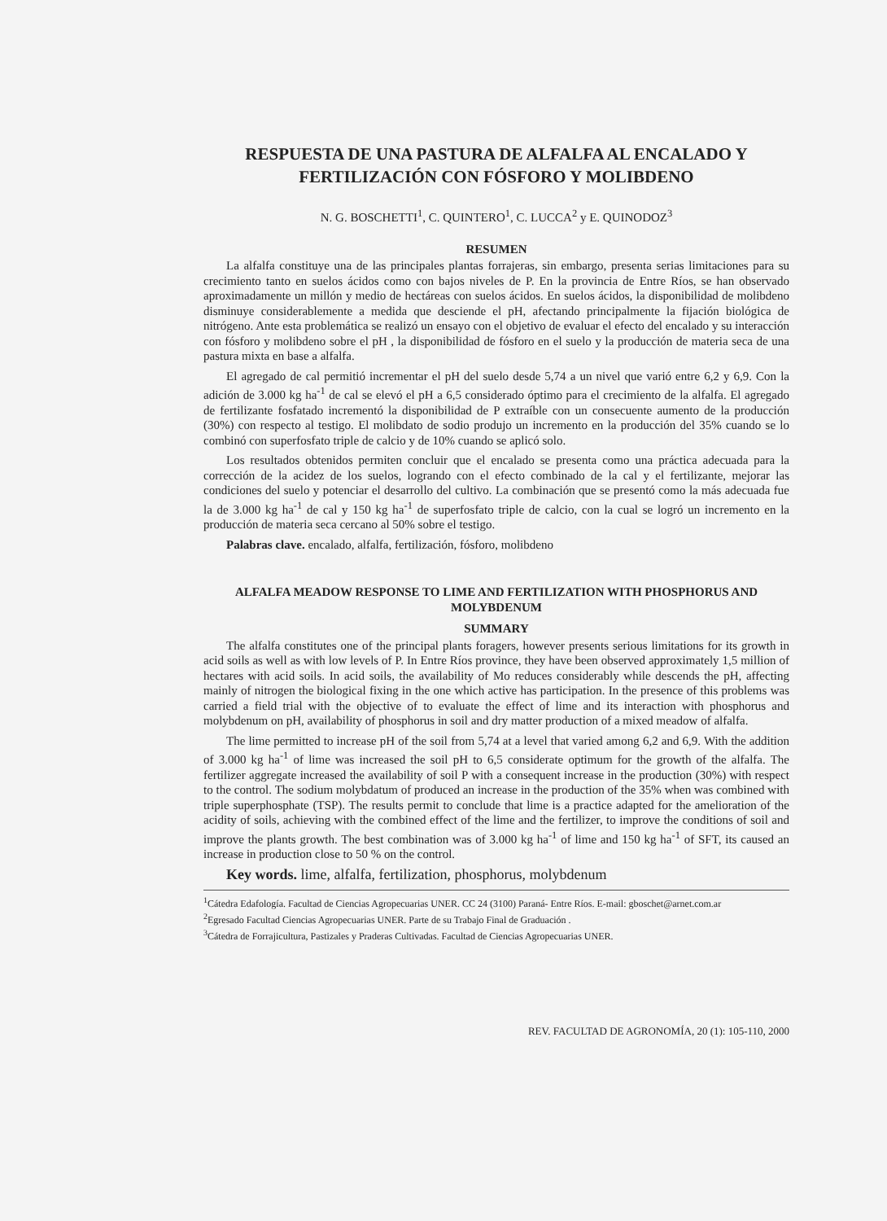RESPUESTA DE UNA PASTURA DE ALFALFA AL ENCALADO Y FERTILIZACIÓN CON FÓSFORO Y MOLIBDENO
N. G. BOSCHETTI<sup>1</sup>, C. QUINTERO<sup>1</sup>, C. LUCCA<sup>2</sup> y E. QUINODOZ<sup>3</sup>
RESUMEN
La alfalfa constituye una de las principales plantas forrajeras, sin embargo, presenta serias limitaciones para su crecimiento tanto en suelos ácidos como con bajos niveles de P. En la provincia de Entre Ríos, se han observado aproximadamente un millón y medio de hectáreas con suelos ácidos. En suelos ácidos, la disponibilidad de molibdeno disminuye considerablemente a medida que desciende el pH, afectando principalmente la fijación biológica de nitrógeno. Ante esta problemática se realizó un ensayo con el objetivo de evaluar el efecto del encalado y su interacción con fósforo y molibdeno sobre el pH , la disponibilidad de fósforo en el suelo y la producción de materia seca de una pastura mixta en base a alfalfa.
El agregado de cal permitió incrementar el pH del suelo desde 5,74 a un nivel que varió entre 6,2 y 6,9. Con la adición de 3.000 kg ha<sup>-1</sup> de cal se elevó el pH a 6,5 considerado óptimo para el crecimiento de la alfalfa. El agregado de fertilizante fosfatado incrementó la disponibilidad de P extraíble con un consecuente aumento de la producción (30%) con respecto al testigo. El molibdato de sodio produjo un incremento en la producción del 35% cuando se lo combinó con superfosfato triple de calcio y de 10% cuando se aplicó solo.
Los resultados obtenidos permiten concluir que el encalado se presenta como una práctica adecuada para la corrección de la acidez de los suelos, logrando con el efecto combinado de la cal y el fertilizante, mejorar las condiciones del suelo y potenciar el desarrollo del cultivo. La combinación que se presentó como la más adecuada fue la de 3.000 kg ha<sup>-1</sup> de cal y 150 kg ha<sup>-1</sup> de superfosfato triple de calcio, con la cual se logró un incremento en la producción de materia seca cercano al 50% sobre el testigo.
Palabras clave. encalado, alfalfa, fertilización, fósforo, molibdeno
ALFALFA MEADOW RESPONSE TO LIME AND FERTILIZATION WITH PHOSPHORUS AND MOLYBDENUM
SUMMARY
The alfalfa constitutes one of the principal plants foragers, however presents serious limitations for its growth in acid soils as well as with low levels of P. In Entre Ríos province, they have been observed approximately 1,5 million of hectares with acid soils. In acid soils, the availability of Mo reduces considerably while descends the pH, affecting mainly of nitrogen the biological fixing in the one which active has participation. In the presence of this problems was carried a field trial with the objective of to evaluate the effect of lime and its interaction with phosphorus and molybdenum on pH, availability of phosphorus in soil and dry matter production of a mixed meadow of alfalfa.
The lime permitted to increase pH of the soil from 5,74 at a level that varied among 6,2 and 6,9. With the addition of 3.000 kg ha<sup>-1</sup> of lime was increased the soil pH to 6,5 considerate optimum for the growth of the alfalfa. The fertilizer aggregate increased the availability of soil P with a consequent increase in the production (30%) with respect to the control. The sodium molybdatum of produced an increase in the production of the 35% when was combined with triple superphosphate (TSP). The results permit to conclude that lime is a practice adapted for the amelioration of the acidity of soils, achieving with the combined effect of the lime and the fertilizer, to improve the conditions of soil and improve the plants growth. The best combination was of 3.000 kg ha<sup>-1</sup> of lime and 150 kg ha<sup>-1</sup> of SFT, its caused an increase in production close to 50 % on the control.
Key words. lime, alfalfa, fertilization, phosphorus, molybdenum
<sup>1</sup> Cátedra Edafología. Facultad de Ciencias Agropecuarias UNER. CC 24 (3100) Paraná- Entre Ríos. E-mail: gboschet@arnet.com.ar
<sup>2</sup> Egresado Facultad Ciencias Agropecuarias UNER. Parte de su Trabajo Final de Graduación .
<sup>3</sup> Cátedra de Forrajicultura, Pastizales y Praderas Cultivadas. Facultad de Ciencias Agropecuarias UNER.
REV. FACULTAD DE AGRONOMÍA, 20 (1): 105-110, 2000